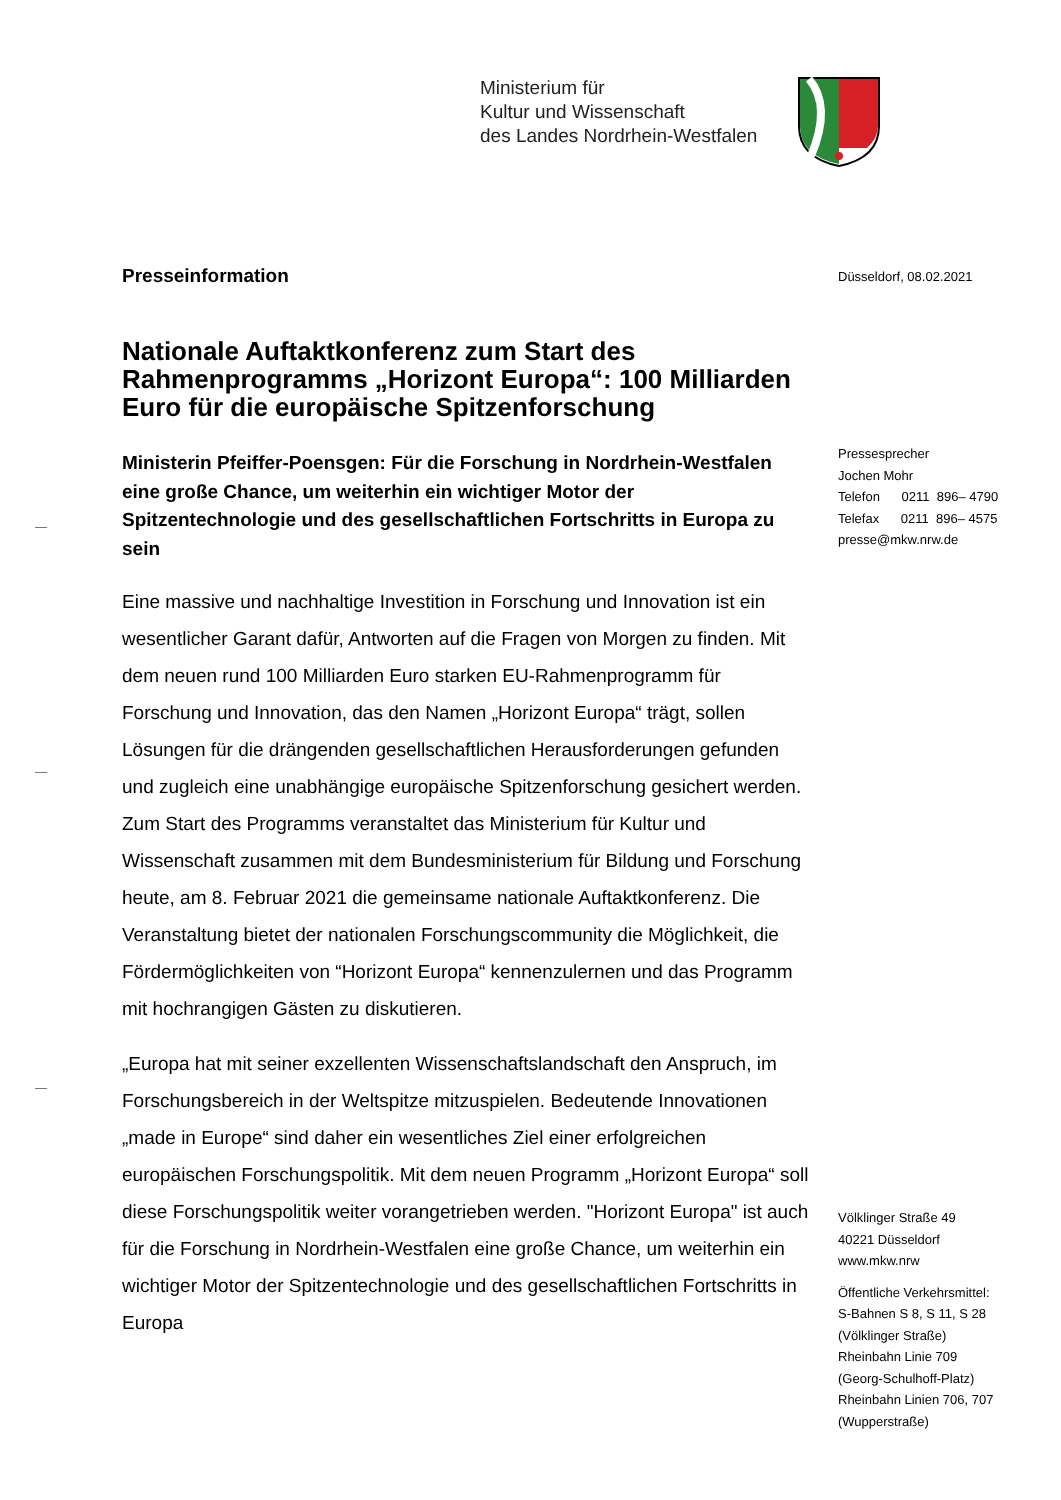Ministerium für
Kultur und Wissenschaft
des Landes Nordrhein-Westfalen
Düsseldorf, 08.02.2021
Pressesprecher
Jochen Mohr
Telefon 0211 896– 4790
Telefax 0211 896– 4575
presse@mkw.nrw.de
Völklinger Straße 49
40221 Düsseldorf
www.mkw.nrw
Öffentliche Verkehrsmittel:
S-Bahnen S 8, S 11, S 28
(Völklinger Straße)
Rheinbahn Linie 709
(Georg-Schulhoff-Platz)
Rheinbahn Linien 706, 707
(Wupperstraße)
Presseinformation
Nationale Auftaktkonferenz zum Start des Rahmenprogramms „Horizont Europa“: 100 Milliarden Euro für die europäische Spitzenforschung
Ministerin Pfeiffer-Poensgen: Für die Forschung in Nordrhein-Westfalen eine große Chance, um weiterhin ein wichtiger Motor der Spitzentechnologie und des gesellschaftlichen Fortschritts in Europa zu sein
Eine massive und nachhaltige Investition in Forschung und Innovation ist ein wesentlicher Garant dafür, Antworten auf die Fragen von Morgen zu finden. Mit dem neuen rund 100 Milliarden Euro starken EU-Rahmenprogramm für Forschung und Innovation, das den Namen „Horizont Europa“ trägt, sollen Lösungen für die drängenden gesellschaftlichen Herausforderungen gefunden und zugleich eine unabhängige europäische Spitzenforschung gesichert werden. Zum Start des Programms veranstaltet das Ministerium für Kultur und Wissenschaft zusammen mit dem Bundesministerium für Bildung und Forschung heute, am 8. Februar 2021 die gemeinsame nationale Auftaktkonferenz. Die Veranstaltung bietet der nationalen Forschungscommunity die Möglichkeit, die Fördermöglichkeiten von “Horizont Europa“ kennenzulernen und das Programm mit hochrangigen Gästen zu diskutieren.
„Europa hat mit seiner exzellenten Wissenschaftslandschaft den Anspruch, im Forschungsbereich in der Weltspitze mitzuspielen. Bedeutende Innovationen „made in Europe“ sind daher ein wesentliches Ziel einer erfolgreichen europäischen Forschungspolitik. Mit dem neuen Programm „Horizont Europa“ soll diese Forschungspolitik weiter vorangetrieben werden. "Horizont Europa" ist auch für die Forschung in Nordrhein-Westfalen eine große Chance, um weiterhin ein wichtiger Motor der Spitzentechnologie und des gesellschaftlichen Fortschritts in Europa